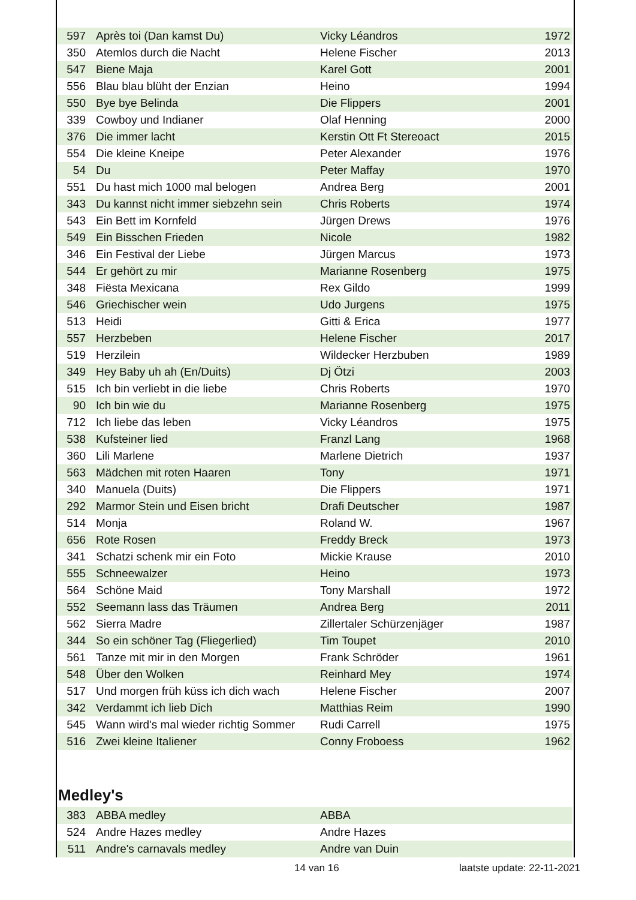| 597 | Après toi (Dan kamst Du) | Vicky Léandros | 1972 |
| 350 | Atemlos durch die Nacht | Helene Fischer | 2013 |
| 547 | Biene Maja | Karel Gott | 2001 |
| 556 | Blau blau blüht der Enzian | Heino | 1994 |
| 550 | Bye bye Belinda | Die Flippers | 2001 |
| 339 | Cowboy und Indianer | Olaf Henning | 2000 |
| 376 | Die immer lacht | Kerstin Ott Ft Stereoact | 2015 |
| 554 | Die kleine Kneipe | Peter Alexander | 1976 |
| 54 | Du | Peter Maffay | 1970 |
| 551 | Du hast mich 1000 mal belogen | Andrea Berg | 2001 |
| 343 | Du kannst nicht immer siebzehn sein | Chris Roberts | 1974 |
| 543 | Ein Bett im Kornfeld | Jürgen Drews | 1976 |
| 549 | Ein Bisschen Frieden | Nicole | 1982 |
| 346 | Ein Festival der Liebe | Jürgen Marcus | 1973 |
| 544 | Er gehört zu mir | Marianne Rosenberg | 1975 |
| 348 | Fiësta Mexicana | Rex Gildo | 1999 |
| 546 | Griechischer wein | Udo Jurgens | 1975 |
| 513 | Heidi | Gitti & Erica | 1977 |
| 557 | Herzbeben | Helene Fischer | 2017 |
| 519 | Herzilein | Wildecker Herzbuben | 1989 |
| 349 | Hey Baby uh ah (En/Duits) | Dj Ötzi | 2003 |
| 515 | Ich bin verliebt in die liebe | Chris Roberts | 1970 |
| 90 | Ich bin wie du | Marianne Rosenberg | 1975 |
| 712 | Ich liebe das leben | Vicky Léandros | 1975 |
| 538 | Kufsteiner lied | Franzl Lang | 1968 |
| 360 | Lili Marlene | Marlene Dietrich | 1937 |
| 563 | Mädchen mit roten Haaren | Tony | 1971 |
| 340 | Manuela (Duits) | Die Flippers | 1971 |
| 292 | Marmor Stein und Eisen bricht | Drafi Deutscher | 1987 |
| 514 | Monja | Roland W. | 1967 |
| 656 | Rote Rosen | Freddy Breck | 1973 |
| 341 | Schatzi schenk mir ein Foto | Mickie Krause | 2010 |
| 555 | Schneewalzer | Heino | 1973 |
| 564 | Schöne Maid | Tony Marshall | 1972 |
| 552 | Seemann lass das Träumen | Andrea Berg | 2011 |
| 562 | Sierra Madre | Zillertaler Schürzenjäger | 1987 |
| 344 | So ein schöner Tag (Fliegerlied) | Tim Toupet | 2010 |
| 561 | Tanze mit mir in den Morgen | Frank Schröder | 1961 |
| 548 | Über den Wolken | Reinhard Mey | 1974 |
| 517 | Und morgen früh küss ich dich wach | Helene Fischer | 2007 |
| 342 | Verdammt ich lieb Dich | Matthias Reim | 1990 |
| 545 | Wann wird's mal wieder richtig Sommer | Rudi Carrell | 1975 |
| 516 | Zwei kleine Italiener | Conny Froboess | 1962 |
Medley's
| 383 | ABBA medley | ABBA | |
| 524 | Andre Hazes medley | Andre Hazes | |
| 511 | Andre's carnavals medley | Andre van Duin | |
14 van 16 laatste update: 22-11-2021